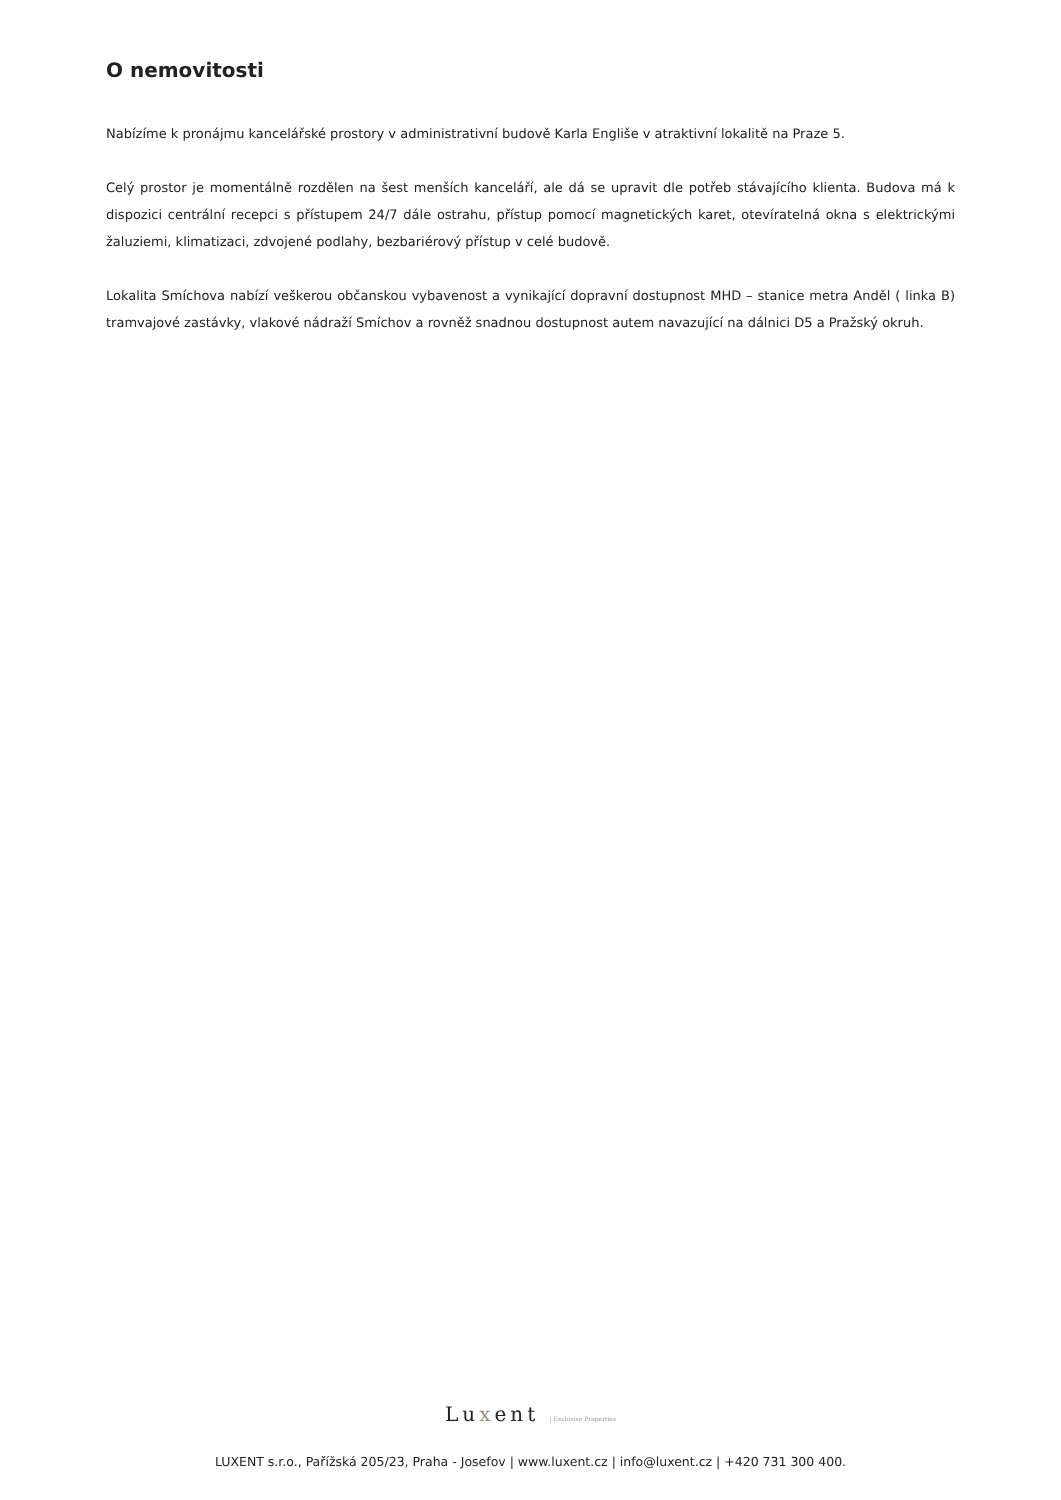O nemovitosti
Nabízíme k pronájmu kancelářské prostory v administrativní budově Karla Engliše v atraktivní lokalitě na Praze 5.
Celý prostor je momentálně rozdělen na šest menších kanceláří, ale dá se upravit dle potřeb stávajícího klienta. Budova má k dispozici centrální recepci s přístupem 24/7 dále ostrahu, přístup pomocí magnetických karet, otevíratelná okna s elektrickými žaluziemi, klimatizaci, zdvojené podlahy, bezbariérový přístup v celé budově.
Lokalita Smíchova nabízí veškerou občanskou vybavenost a vynikající dopravní dostupnost MHD – stanice metra Anděl ( linka B) tramvajové zastávky, vlakové nádraží Smíchov a rovněž snadnou dostupnost autem navazující na dálnici D5 a Pražský okruh.
Luxent | Exclusive Properties
LUXENT s.r.o., Pařížská 205/23, Praha - Josefov | www.luxent.cz | info@luxent.cz | +420 731 300 400.